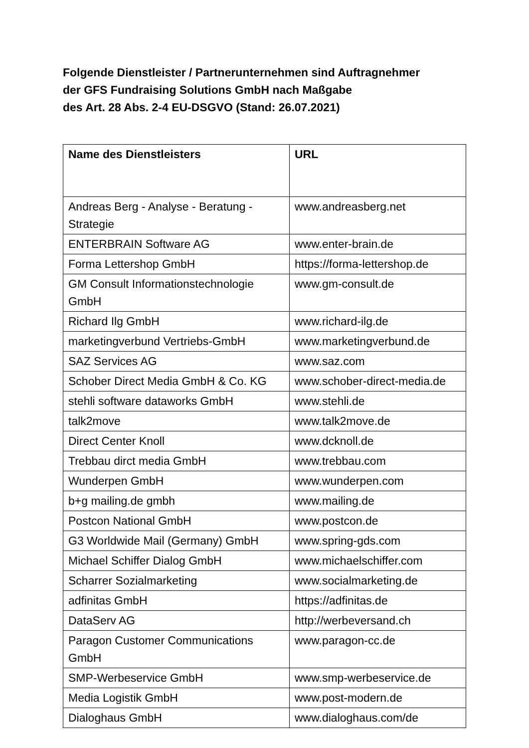Folgende Dienstleister / Partnerunternehmen sind Auftragnehmer
der GFS Fundraising Solutions GmbH nach Maßgabe
des Art. 28 Abs. 2-4 EU-DSGVO (Stand: 26.07.2021)
| Name des Dienstleisters | URL |
| --- | --- |
| Andreas Berg - Analyse - Beratung - Strategie | www.andreasberg.net |
| ENTERBRAIN Software AG | www.enter-brain.de |
| Forma Lettershop GmbH | https://forma-lettershop.de |
| GM Consult Informationstechnologie GmbH | www.gm-consult.de |
| Richard Ilg GmbH | www.richard-ilg.de |
| marketingverbund Vertriebs-GmbH | www.marketingverbund.de |
| SAZ Services AG | www.saz.com |
| Schober Direct Media GmbH & Co. KG | www.schober-direct-media.de |
| stehli software dataworks GmbH | www.stehli.de |
| talk2move | www.talk2move.de |
| Direct Center Knoll | www.dcknoll.de |
| Trebbau dirct media GmbH | www.trebbau.com |
| Wunderpen GmbH | www.wunderpen.com |
| b+g mailing.de gmbh | www.mailing.de |
| Postcon National GmbH | www.postcon.de |
| G3 Worldwide Mail (Germany) GmbH | www.spring-gds.com |
| Michael Schiffer Dialog GmbH | www.michaelschiffer.com |
| Scharrer Sozialmarketing | www.socialmarketing.de |
| adfinitas GmbH | https://adfinitas.de |
| DataServ AG | http://werbeversand.ch |
| Paragon Customer Communications GmbH | www.paragon-cc.de |
| SMP-Werbeservice GmbH | www.smp-werbeservice.de |
| Media Logistik GmbH | www.post-modern.de |
| Dialoghaus GmbH | www.dialoghaus.com/de |